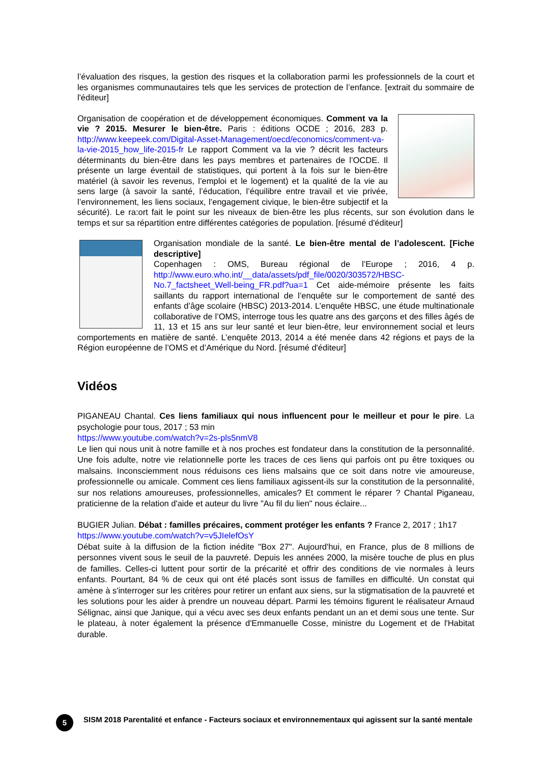l’évaluation des risques, la gestion des risques et la collaboration parmi les professionnels de la court et les organismes communautaires tels que les services de protection de l’enfance. [extrait du sommaire de l'éditeur]
Organisation de coopération et de développement économiques. Comment va la vie ? 2015. Mesurer le bien-être. Paris : éditions OCDE ; 2016, 283 p. http://www.keepeek.com/Digital-Asset-Management/oecd/economics/comment-va-la-vie-2015_how_life-2015-fr Le rapport Comment va la vie ? décrit les facteurs déterminants du bien-être dans les pays membres et partenaires de l’OCDE. Il présente un large éventail de statistiques, qui portent à la fois sur le bien-être matériel (à savoir les revenus, l’emploi et le logement) et la qualité de la vie au sens large (à savoir la santé, l’éducation, l’équilibre entre travail et vie privée, l’environnement, les liens sociaux, l’engagement civique, le bien-être subjectif et la sécurité). Le ra:ort fait le point sur les niveaux de bien-être les plus récents, sur son évolution dans le temps et sur sa répartition entre différentes catégories de population. [résumé d'éditeur]
Organisation mondiale de la santé. Le bien-être mental de l’adolescent. [Fiche descriptive]
Copenhagen : OMS, Bureau régional de l’Europe ; 2016, 4 p. http://www.euro.who.int/__data/assets/pdf_file/0020/303572/HBSC-No.7_factsheet_Well-being_FR.pdf?ua=1 Cet aide-mémoire présente les faits saillants du rapport international de l’enquête sur le comportement de santé des enfants d’âge scolaire (HBSC) 2013-2014. L’enquête HBSC, une étude multinationale collaborative de l’OMS, interroge tous les quatre ans des garçons et des filles âgés de 11, 13 et 15 ans sur leur santé et leur bien-être, leur environnement social et leurs comportements en matière de santé. L’enquête 2013, 2014 a été menée dans 42 régions et pays de la Région européenne de l’OMS et d’Amérique du Nord. [résumé d'éditeur]
Vidéos
PIGANEAU Chantal. Ces liens familiaux qui nous influencent pour le meilleur et pour le pire. La psychologie pour tous, 2017 ; 53 min
https://www.youtube.com/watch?v=2s-pls5nmV8
Le lien qui nous unit à notre famille et à nos proches est fondateur dans la constitution de la personnalité. Une fois adulte, notre vie relationnelle porte les traces de ces liens qui parfois ont pu être toxiques ou malsains. Inconsciemment nous réduisons ces liens malsains que ce soit dans notre vie amoureuse, professionnelle ou amicale. Comment ces liens familiaux agissent-ils sur la constitution de la personnalité, sur nos relations amoureuses, professionnelles, amicales? Et comment le réparer ? Chantal Piganeau, praticienne de la relation d'aide et auteur du livre "Au fil du lien" nous éclaire...
BUGIER Julian. Débat : familles précaires, comment protéger les enfants ? France 2, 2017 ; 1h17
https://www.youtube.com/watch?v=v5JIelefOsY
Débat suite à la diffusion de la fiction inédite "Box 27". Aujourd'hui, en France, plus de 8 millions de personnes vivent sous le seuil de la pauvreté. Depuis les années 2000, la misère touche de plus en plus de familles. Celles-ci luttent pour sortir de la précarité et offrir des conditions de vie normales à leurs enfants. Pourtant, 84 % de ceux qui ont été placés sont issus de familles en difficulté. Un constat qui amène à s'interroger sur les critères pour retirer un enfant aux siens, sur la stigmatisation de la pauvreté et les solutions pour les aider à prendre un nouveau départ. Parmi les témoins figurent le réalisateur Arnaud Sélignac, ainsi que Janique, qui a vécu avec ses deux enfants pendant un an et demi sous une tente. Sur le plateau, à noter également la présence d'Emmanuelle Cosse, ministre du Logement et de l'Habitat durable.
5
SISM 2018 Parentalité et enfance - Facteurs sociaux et environnementaux qui agissent sur la santé mentale